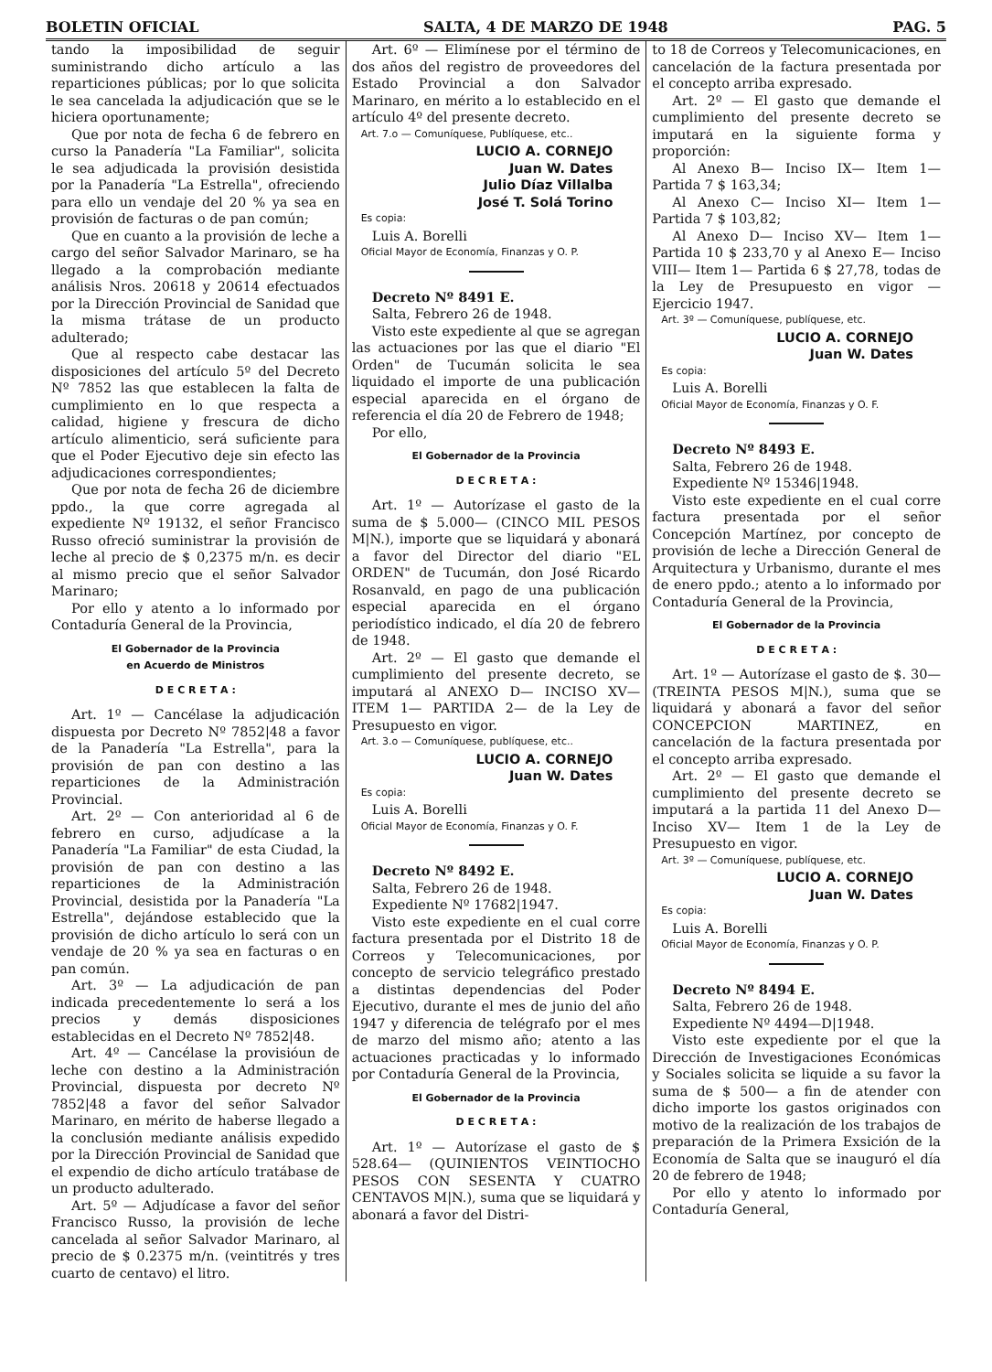BOLETIN OFICIAL SALTA, 4 DE MARZO DE 1948 PAG. 5
tando la imposibilidad de seguir suministrando dicho artículo a las reparticiones públicas; por lo que solicita le sea cancelada la adjudicación que se le hiciera oportunamente;
Que por nota de fecha 6 de febrero en curso la Panadería "La Familiar", solicita le sea adjudicada la provisión desistida por la Panadería "La Estrella", ofreciendo para ello un vendaje del 20 % ya sea en provisión de facturas o de pan común;
Que en cuanto a la provisión de leche a cargo del señor Salvador Marinaro, se ha llegado a la comprobación mediante análisis Nros. 20618 y 20614 efectuados por la Dirección Provincial de Sanidad que la misma trátase de un producto adulterado;
Que al respecto cabe destacar las disposiciones del artículo 5º del Decreto Nº 7852 las que establecen la falta de cumplimiento en lo que respecta a calidad, higiene y frescura de dicho artículo alimenticio, será suficiente para que el Poder Ejecutivo deje sin efecto las adjudicaciones correspondientes;
Que por nota de fecha 26 de diciembre ppdo., la que corre agregada al expediente Nº 19132, el señor Francisco Russo ofreció suministrar la provisión de leche al precio de $ 0,2375 m/n. es decir al mismo precio que el señor Salvador Marinaro;
Por ello y atento a lo informado por Contaduría General de la Provincia,
El Gobernador de la Provincia
en Acuerdo de Ministros
D E C R E T A :
Art. 1º — Cancélase la adjudicación dispuesta por Decreto Nº 7852|48 a favor de la Panadería "La Estrella", para la provisión de pan con destino a las reparticiones de la Administración Provincial.
Art. 2º — Con anterioridad al 6 de febrero en curso, adjudícase a la Panadería "La Familiar" de esta Ciudad, la provisión de pan con destino a las reparticiones de la Administración Provincial, desistida por la Panadería "La Estrella", dejándose establecido que la provisión de dicho artículo lo será con un vendaje de 20 % ya sea en facturas o en pan común.
Art. 3º — La adjudicación de pan indicada precedentemente lo será a los precios y demás disposiciones establecidas en el Decreto Nº 7852|48.
Art. 4º — Cancélase la provisióun de leche con destino a la Administración Provincial, dispuesta por decreto Nº 7852|48 a favor del señor Salvador Marinaro, en mérito de haberse llegado a la conclusión mediante análisis expedido por la Dirección Provincial de Sanidad que el expendio de dicho artículo tratábase de un producto adulterado.
Art. 5º — Adjudícase a favor del señor Francisco Russo, la provisión de leche cancelada al señor Salvador Marinaro, al precio de $ 0.2375 m/n. (veintitrés y tres cuarto de centavo) el litro.
Art. 6º — Elimínese por el término de dos años del registro de proveedores del Estado Provincial a don Salvador Marinaro, en mérito a lo establecido en el artículo 4º del presente decreto.
Art. 7.o — Comuníquese, Publíquese, etc..
LUCIO A. CORNEJO
Juan W. Dates
Julio Díaz Villalba
José T. Solá Torino
Es copia:
Luis A. Borelli
Oficial Mayor de Economía, Finanzas y O. P.
Decreto Nº 8491 E.
Salta, Febrero 26 de 1948.
Visto este expediente al que se agregan las actuaciones por las que el diario "El Orden" de Tucumán solicita le sea liquidado el importe de una publicación especial aparecida en el órgano de referencia el día 20 de Febrero de 1948;
Por ello,
El Gobernador de la Provincia
D E C R E T A :
Art. 1º — Autorízase el gasto de la suma de $ 5.000— (CINCO MIL PESOS M|N.), importe que se liquidará y abonará a favor del Director del diario "EL ORDEN" de Tucumán, don José Ricardo Rosanvald, en pago de una publicación especial aparecida en el órgano periodístico indicado, el día 20 de febrero de 1948.
Art. 2º — El gasto que demande el cumplimiento del presente decreto, se imputará al ANEXO D— INCISO XV— ITEM 1— PARTIDA 2— de la Ley de Presupuesto en vigor.
Art. 3.o — Comuníquese, publíquese, etc..
LUCIO A. CORNEJO
Juan W. Dates
Es copia:
Luis A. Borelli
Oficial Mayor de Economía, Finanzas y O. F.
Decreto Nº 8492 E.
Salta, Febrero 26 de 1948.
Expediente Nº 17682|1947.
Visto este expediente en el cual corre factura presentada por el Distrito 18 de Correos y Telecomunicaciones, por concepto de servicio telegráfico prestado a distintas dependencias del Poder Ejecutivo, durante el mes de junio del año 1947 y diferencia de telégrafo por el mes de marzo del mismo año; atento a las actuaciones practicadas y lo informado por Contaduría General de la Provincia,
El Gobernador de la Provincia
D E C R E T A :
Art. 1º — Autorízase el gasto de $ 528.64— (QUINIENTOS VEINTIOCHO PESOS CON SESENTA Y CUATRO CENTAVOS M|N.), suma que se liquidará y abonará a favor del Distri-
to 18 de Correos y Telecomunicaciones, en cancelación de la factura presentada por el concepto arriba expresado.
Art. 2º — El gasto que demande el cumplimiento del presente decreto se imputará en la siguiente forma y proporción:
Al Anexo B— Inciso IX— Item 1— Partida 7 $ 163,34;
Al Anexo C— Inciso XI— Item 1— Partida 7 $ 103,82;
Al Anexo D— Inciso XV— Item 1— Partida 10 $ 233,70 y al Anexo E— Inciso VIII— Item 1— Partida 6 $ 27,78, todas de la Ley de Presupuesto en vigor — Ejercicio 1947.
Art. 3º — Comuníquese, publíquese, etc.
LUCIO A. CORNEJO
Juan W. Dates
Es copia:
Luis A. Borelli
Oficial Mayor de Economía, Finanzas y O. F.
Decreto Nº 8493 E.
Salta, Febrero 26 de 1948.
Expediente Nº 15346|1948.
Visto este expediente en el cual corre factura presentada por el señor Concepción Martínez, por concepto de provisión de leche a Dirección General de Arquitectura y Urbanismo, durante el mes de enero ppdo.; atento a lo informado por Contaduría General de la Provincia,
El Gobernador de la Provincia
D E C R E T A :
Art. 1º — Autorízase el gasto de $. 30— (TREINTA PESOS M|N.), suma que se liquidará y abonará a favor del señor CONCEPCION MARTINEZ, en cancelación de la factura presentada por el concepto arriba expresado.
Art. 2º — El gasto que demande el cumplimiento del presente decreto se imputará a la partida 11 del Anexo D— Inciso XV— Item 1 de la Ley de Presupuesto en vigor.
Art. 3º — Comuníquese, publíquese, etc.
LUCIO A. CORNEJO
Juan W. Dates
Es copia:
Luis A. Borelli
Oficial Mayor de Economía, Finanzas y O. P.
Decreto Nº 8494 E.
Salta, Febrero 26 de 1948.
Expediente Nº 4494—D|1948.
Visto este expediente por el que la Dirección de Investigaciones Económicas y Sociales solicita se liquide a su favor la suma de $ 500— a fin de atender con dicho importe los gastos originados con motivo de la realización de los trabajos de preparación de la Primera Exsición de la Economía de Salta que se inauguró el día 20 de febrero de 1948;
Por ello y atento lo informado por Contaduría General,